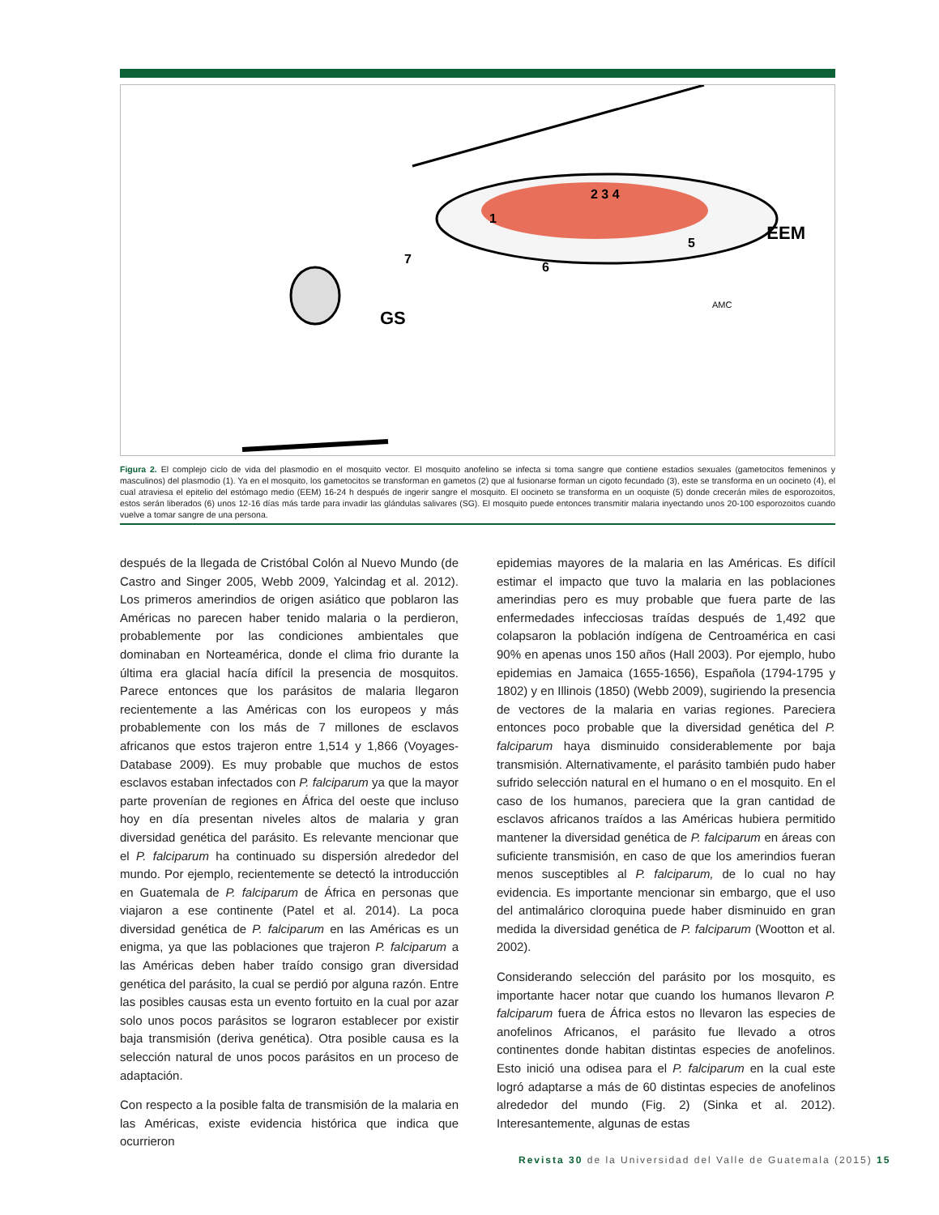2 3 4
1
5
6
7
EEM
GS
AMC
Figura 2. El complejo ciclo de vida del plasmodio en el mosquito vector. El mosquito anofelino se infecta si toma sangre que contiene estadios sexuales (gametocitos femeninos y masculinos) del plasmodio (1). Ya en el mosquito, los gametocitos se transforman en gametos (2) que al fusionarse forman un cigoto fecundado (3), este se transforma en un oocineto (4), el cual atraviesa el epitelio del estómago medio (EEM) 16-24 h después de ingerir sangre el mosquito. El oocineto se transforma en un ooquiste (5) donde crecerán miles de esporozoitos, estos serán liberados (6) unos 12-16 días más tarde para invadir las glándulas salivares (SG). El mosquito puede entonces transmitir malaria inyectando unos 20-100 esporozoitos cuando vuelve a tomar sangre de una persona.
después de la llegada de Cristóbal Colón al Nuevo Mundo (de Castro and Singer 2005, Webb 2009, Yalcindag et al. 2012). Los primeros amerindios de origen asiático que poblaron las Américas no parecen haber tenido malaria o la perdieron, probablemente por las condiciones ambientales que dominaban en Norteamérica, donde el clima frio durante la última era glacial hacía difícil la presencia de mosquitos. Parece entonces que los parásitos de malaria llegaron recientemente a las Américas con los europeos y más probablemente con los más de 7 millones de esclavos africanos que estos trajeron entre 1,514 y 1,866 (Voyages-Database 2009). Es muy probable que muchos de estos esclavos estaban infectados con P. falciparum ya que la mayor parte provenían de regiones en África del oeste que incluso hoy en día presentan niveles altos de malaria y gran diversidad genética del parásito. Es relevante mencionar que el P. falciparum ha continuado su dispersión alrededor del mundo. Por ejemplo, recientemente se detectó la introducción en Guatemala de P. falciparum de África en personas que viajaron a ese continente (Patel et al. 2014). La poca diversidad genética de P. falciparum en las Américas es un enigma, ya que las poblaciones que trajeron P. falciparum a las Américas deben haber traído consigo gran diversidad genética del parásito, la cual se perdió por alguna razón. Entre las posibles causas esta un evento fortuito en la cual por azar solo unos pocos parásitos se lograron establecer por existir baja transmisión (deriva genética). Otra posible causa es la selección natural de unos pocos parásitos en un proceso de adaptación.
Con respecto a la posible falta de transmisión de la malaria en las Américas, existe evidencia histórica que indica que ocurrieron
epidemias mayores de la malaria en las Américas. Es difícil estimar el impacto que tuvo la malaria en las poblaciones amerindias pero es muy probable que fuera parte de las enfermedades infecciosas traídas después de 1,492 que colapsaron la población indígena de Centroamérica en casi 90% en apenas unos 150 años (Hall 2003). Por ejemplo, hubo epidemias en Jamaica (1655-1656), Española (1794-1795 y 1802) y en Illinois (1850) (Webb 2009), sugiriendo la presencia de vectores de la malaria en varias regiones. Pareciera entonces poco probable que la diversidad genética del P. falciparum haya disminuido considerablemente por baja transmisión. Alternativamente, el parásito también pudo haber sufrido selección natural en el humano o en el mosquito. En el caso de los humanos, pareciera que la gran cantidad de esclavos africanos traídos a las Américas hubiera permitido mantener la diversidad genética de P. falciparum en áreas con suficiente transmisión, en caso de que los amerindios fueran menos susceptibles al P. falciparum, de lo cual no hay evidencia. Es importante mencionar sin embargo, que el uso del antimalárico cloroquina puede haber disminuido en gran medida la diversidad genética de P. falciparum (Wootton et al. 2002).
Considerando selección del parásito por los mosquito, es importante hacer notar que cuando los humanos llevaron P. falciparum fuera de África estos no llevaron las especies de anofelinos Africanos, el parásito fue llevado a otros continentes donde habitan distintas especies de anofelinos. Esto inició una odisea para el P. falciparum en la cual este logró adaptarse a más de 60 distintas especies de anofelinos alrededor del mundo (Fig. 2) (Sinka et al. 2012). Interesantemente, algunas de estas
Revista 30 de la Universidad del Valle de Guatemala (2015) 15